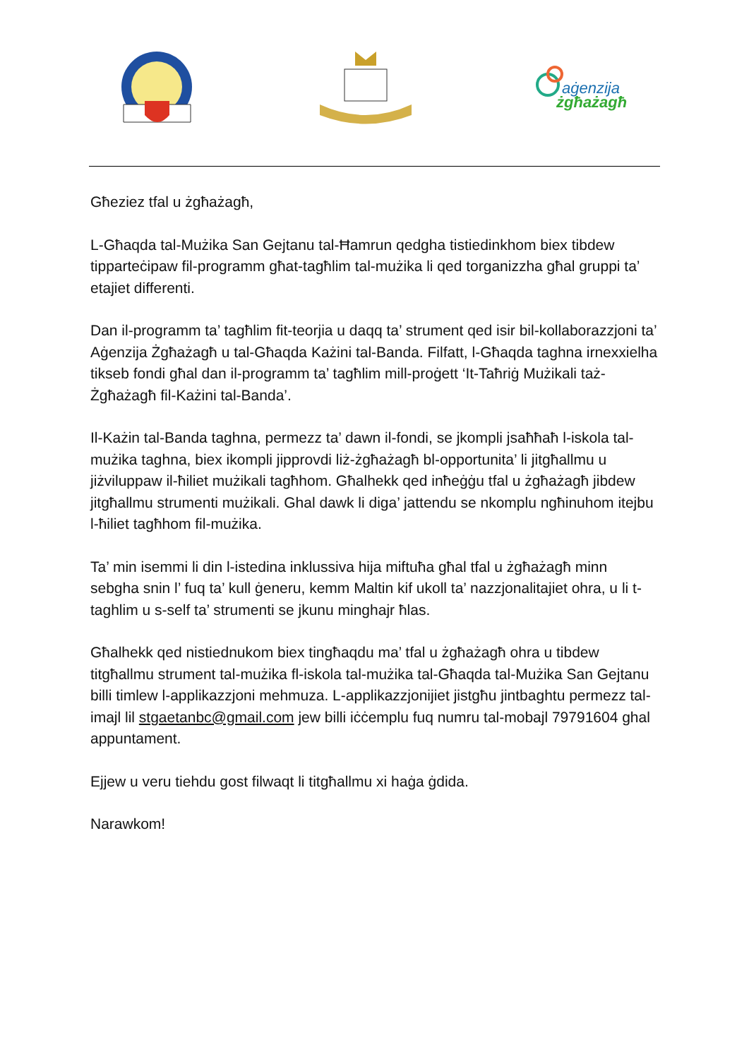aġenzija
żgħażagħ
Għeziez tfal u żgħażagħ,
L-Għaqda tal-Mużika San Gejtanu tal-Ħamrun qedgha tistiedinkhom biex tibdew tipparteċipaw fil-programm għat-tagħlim tal-mużika li qed torganizzha għal gruppi ta’ etajiet differenti.
Dan il-programm ta’ tagħlim fit-teorjia u daqq ta’ strument qed isir bil-kollaborazzjoni ta’ Aġenzija Żgħażagħ u tal-Għaqda Każini tal-Banda. Filfatt, l-Għaqda taghna irnexxielha tikseb fondi għal dan il-programm ta’ tagħlim mill-proġett ‘It-Taħriġ Mużikali taż-Żgħażagħ fil-Każini tal-Banda’.
Il-Każin tal-Banda taghna, permezz ta’ dawn il-fondi, se jkompli jsaħħaħ l-iskola tal-mużika taghna, biex ikompli jipprovdi liż-żgħażagħ bl-opportunita’ li jitgħallmu u jiżviluppaw il-ħiliet mużikali tagħhom. Għalhekk qed inħeġġu tfal u żgħażagħ jibdew jitgħallmu strumenti mużikali. Ghal dawk li diga’ jattendu se nkomplu ngħinuhom itejbu l-ħiliet tagħhom fil-mużika.
Ta’ min isemmi li din l-istedina inklussiva hija miftuħa għal tfal u żgħażagħ minn sebgha snin l’ fuq ta’ kull ġeneru, kemm Maltin kif ukoll ta’ nazzjonalitajiet ohra, u li t-taghlim u s-self ta’ strumenti se jkunu minghajr ħlas.
Għalhekk qed nistiednukom biex tingħaqdu ma’ tfal u żgħażagħ ohra u tibdew titgħallmu strument tal-mużika fl-iskola tal-mużika tal-Għaqda tal-Mużika San Gejtanu billi timlew l-applikazzjoni mehmuza. L-applikazzjonijiet jistgħu jintbaghtu permezz tal-imajl lil stgaetanbc@gmail.com jew billi iċċemplu fuq numru tal-mobajl 79791604 ghal appuntament.
Ejjew u veru tiehdu gost filwaqt li titgħallmu xi haġa ġdida.
Narawkom!